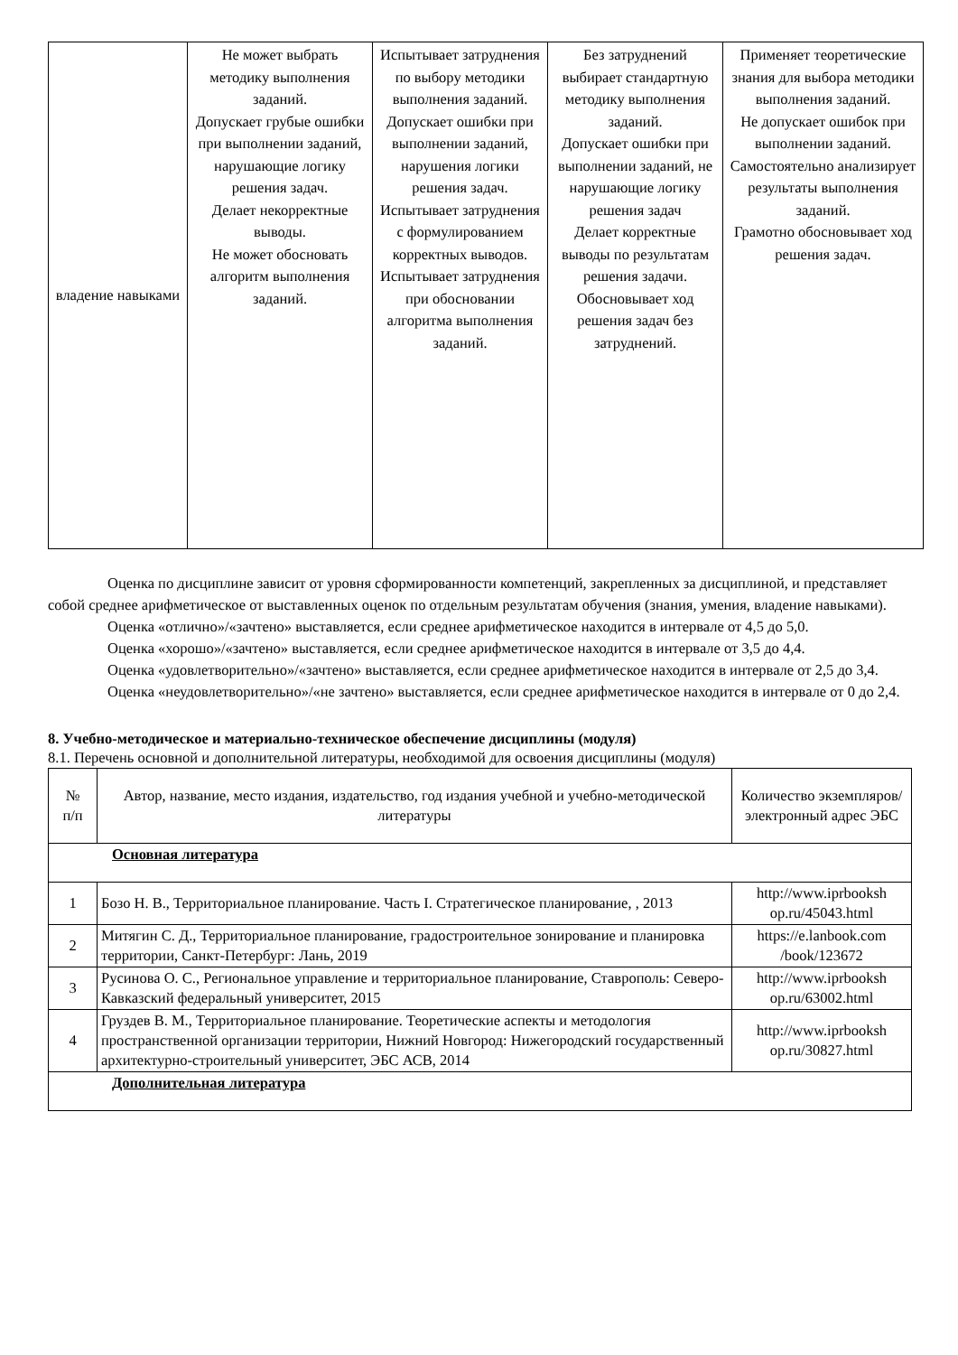| владение навыками | Не может выбрать методику выполнения заданий. Допускает грубые ошибки при выполнении заданий, нарушающие логику решения задач. Делает некорректные выводы. Не может обосновать алгоритм выполнения заданий. | Испытывает затруднения по выбору методики выполнения заданий. Допускает ошибки при выполнении заданий, нарушения логики решения задач. Испытывает затруднения с формулированием корректных выводов. Испытывает затруднения при обосновании алгоритма выполнения заданий. | Без затруднений выбирает стандартную методику выполнения заданий. Допускает ошибки при выполнении заданий, не нарушающие логику решения задач Делает корректные выводы по результатам решения задачи. Обосновывает ход решения задач без затруднений. | Применяет теоретические знания для выбора методики выполнения заданий. Не допускает ошибок при выполнении заданий. Самостоятельно анализирует результаты выполнения заданий. Грамотно обосновывает ход решения задач. |
Оценка по дисциплине зависит от уровня сформированности компетенций, закрепленных за дисциплиной, и представляет собой среднее арифметическое от выставленных оценок по отдельным результатам обучения (знания, умения, владение навыками).
Оценка «отлично»/«зачтено» выставляется, если среднее арифметическое находится в интервале от 4,5 до 5,0.
Оценка «хорошо»/«зачтено» выставляется, если среднее арифметическое находится в интервале от 3,5 до 4,4.
Оценка «удовлетворительно»/«зачтено» выставляется, если среднее арифметическое находится в интервале от 2,5 до 3,4.
Оценка «неудовлетворительно»/«не зачтено» выставляется, если среднее арифметическое находится в интервале от 0 до 2,4.
8. Учебно-методическое и материально-техническое обеспечение дисциплины (модуля)
8.1. Перечень основной и дополнительной литературы, необходимой для освоения дисциплины (модуля)
| № п/п | Автор, название, место издания, издательство, год издания учебной и учебно-методической литературы | Количество экземпляров/электронный адрес ЭБС |
| --- | --- | --- |
| Основная литература | | |
| 1 | Бозо Н. В., Территориальное планирование. Часть I. Стратегическое планирование, , 2013 | http://www.iprbooksh op.ru/45043.html |
| 2 | Митягин С. Д., Территориальное планирование, градостроительное зонирование и планировка территории, Санкт-Петербург: Лань, 2019 | https://e.lanbook.com /book/123672 |
| 3 | Русинова О. С., Региональное управление и территориальное планирование, Ставрополь: Северо-Кавказский федеральный университет, 2015 | http://www.iprbooksh op.ru/63002.html |
| 4 | Груздев В. М., Территориальное планирование. Теоретические аспекты и методология пространственной организации территории, Нижний Новгород: Нижегородский государственный архитектурно-строительный университет, ЭБС АСВ, 2014 | http://www.iprbooksh op.ru/30827.html |
| Дополнительная литература | | |